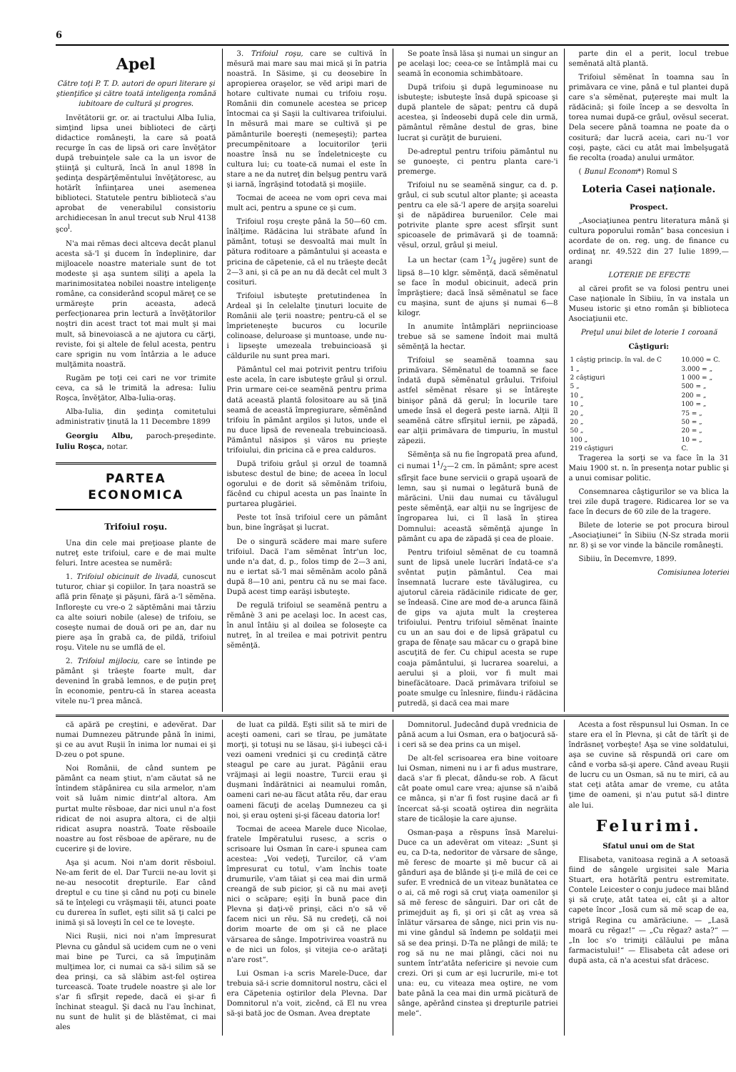6
Apel
Către toţi P. T. D. autori de opuri literare şi ştienţifice şi către toată inteligenţa română iubitoare de cultură şi progres.
Invĕtătorii gr. or. ai tractului Alba Iulia, simţind lipsa unei biblioteci de cărţi didactice româneşti, la care să poată recurge în cas de lipsă ori care învĕţător după trebuinţele sale ca la un isvor de ştiinţă şi cultură, încă în anul 1898 în şedinţa despărţĕmĕntului învĕţătoresc, au hotărît înfiinţarea unei asemenea biblioteci. Statutele pentru bibliotecă s'au aprobat de venerabilul consistoriu archidiecesan în anul trecut sub Nrul 4138 şco<sup>l</sup>.
N'a mai rĕmas deci altceva decât planul acesta să-'l şi ducem în îndeplinire, dar mijloacele noastre materiale sunt de tot modeste şi aşa suntem siliţi a apela la marinimositatea nobilei noastre inteligenţe române, ca considerând scopul măreţ ce se urmăreşte prin aceasta, adecă perfecţionarea prin lectură a învĕţătorilor noştri din acest tract tot mai mult şi mai mult, să binevoiască a ne ajutora cu cărţi, reviste, foi şi altele de felul acesta, pentru care sprigin nu vom întârzia a le aduce mulţămita noastră.
Rugăm pe toţi cei cari ne vor trimite ceva, ca să le trimită la adresa: Iuliu Roşca, învĕţător, Alba-Iulia-oraş.
Alba-Iulia, din şedinţa comitetului administrativ ţinută la 11 Decembre 1899
Georgiu Albu, paroch-preşedinte. Iuliu Roşca, notar.
PARTEA ECONOMICA
Trifoiul roşu.
Una din cele mai preţioase plante de nutreţ este trifoiul, care e de mai multe feluri. Intre acestea se numĕră:
1. Trifoiul obicinuit de livadă, cunoscut tuturor, chiar şi copiilor. In ţara noastră se află prin fĕnaţe şi păşuni, fără a-'l sĕmĕna. Infloreşte cu vre-o 2 săptĕmâni mai târziu ca alte soiuri nobile (alese) de trifoiu, se coseşte numai de două ori pe an, dar nu piere aşa în grabă ca, de pildă, trifoiul roşu. Vitele nu se umflă de el.
2. Trifoiul mijlociu, care se întinde pe pământ şi trăeşte foarte mult, dar devenind în grabă lemnos, e de puţin preţ în economie, pentru-că în starea aceasta vitele nu-'l prea mâncă.
3. Trifoiul roşu, care se cultivă în mĕsură mai mare sau mai mică şi în patria noastră. In Săsime, şi cu deosebire în apropierea oraşelor, se vĕd aripi mari de hotare cultivate numai cu trifoiu roşu. Românii din comunele acestea se pricep întocmai ca şi Saşii la cultivarea trifoiului. In mĕsură mai mare se cultivă şi pe pământurile boereşti (nemeşeşti); partea precumpĕnitoare a locuitorilor ţerii noastre însă nu se îndeletniceşte cu cultura lui; cu toate-că numai el este în stare a ne da nutreţ din belşug pentru vară şi iarnă, îngrăşind totodată şi moşiile.
Tocmai de aceea ne vom opri ceva mai mult aci, pentru a spune ce şi cum.
Trifoiul roşu creşte până la 50—60 cm. înălţime. Rădăcina lui străbate afund în pământ, totuşi se desvoaltă mai mult în pătura roditoare a pământului şi aceasta e pricina de căpetenie, că el nu trăeşte decât 2—3 ani, şi că pe an nu dă decât cel mult 3 cosituri.
Trifoiul isbuteşte pretutindenea în Ardeal şi în celelalte ţinuturi locuite de Românii ale ţerii noastre; pentru-că el se împrieteneşte bucuros cu locurile colinoase, deluroase şi muntoase, unde nu-i lipseşte umezeala trebuincioasă şi căldurile nu sunt prea mari.
Pământul cel mai potrivit pentru trifoiu este acela, în care isbuteşte grâul şi orzul. Prin urmare cei-ce seamĕnă pentru prima dată această plantă folositoare au să ţină seamă de această împregiurare, sĕmĕnând trifoiu în pământ argilos şi lutos, unde el nu duce lipsă de reveneala trebuincioasă. Pământul năsipos şi văros nu prieşte trifoiului, din pricina că e prea calduros.
După trifoiu grâul şi orzul de toamnă isbutesc destul de bine; de aceea în locul ogorului e de dorit să sĕmĕnăm trifoiu, făcênd cu chipul acesta un pas înainte în purtarea plugăriei.
Peste tot însă trifoiul cere un pământ bun, bine îngrăşat şi lucrat.
De o singură scădere mai mare sufere trifoiul. Dacă l'am sĕmĕnat într'un loc, unde n'a dat, d. p., folos timp de 2—3 ani, nu e iertat să-'l mai sĕmĕnăm acolo până după 8—10 ani, pentru că nu se mai face. După acest timp earăşi isbuteşte.
De regulă trifoiul se seamĕnă pentru a rĕmânè 3 ani pe acelaşi loc. In acest cas, în anul întâiu şi al doilea se foloseşte ca nutreţ, în al treilea e mai potrivit pentru sĕmĕnţă.
Se poate însă lăsa şi numai un singur an pe acelaşi loc; ceea-ce se întâmplă mai cu seamă în economia schimbătoare.
După trifoiu şi după leguminoase nu isbuteşte; isbuteşte însă după spicoase şi după plantele de săpat; pentru că după acestea, şi îndeosebi după cele din urmă, pământul rĕmâne destul de gras, bine lucrat şi curăţit de buruieni.
De-adreptul pentru trifoiu pământul nu se gunoeşte, ci pentru planta care-'i premerge.
Trifoiul nu se seamĕnă singur, ca d. p. grâul, ci sub scutul altor plante; şi aceasta pentru ca ele să-'l apere de arşiţa soarelui şi de năpădirea buruenilor. Cele mai potrivite plante spre acest sfîrşit sunt spicoasele de primăvară şi de toamnă: vĕsul, orzul, grâul şi meiul.
La un hectar (cam 13/4 jugĕre) sunt de lipsă 8—10 klgr. sĕmĕnţă, dacă sĕmĕnatul se face în modul obicinuit, adecă prin împrăştiere; dacă însă sĕmĕnatul se face cu maşina, sunt de ajuns şi numai 6—8 kilogr.
In anumite întâmplări nepriincioase trebue să se samene îndoit mai multă sĕmĕnţă la hectar.
Trifoiul se seamĕnă toamna sau primăvara. Sĕmĕnatul de toamnă se face îndată după sĕmĕnatul grâului. Trifoiul astfel sĕmĕnat rĕsare şi se întăreşte binişor până dă gerul; în locurile tare umede însă el degeră peste iarnă. Alţii îl seamĕnă către sfîrşitul iernii, pe zăpadă, ear alţii primăvara de timpuriu, în mustul zăpezii.
Sĕmĕnţa să nu fie îngropată prea afund, ci numai 11/2—2 cm. în pământ; spre acest sfîrşit face bune servicii o grapă uşoară de lemn, sau şi numai o legătură bună de mărăcini. Unii dau numai cu tăvălugul peste sĕmĕnţă, ear alţii nu se îngrijesc de îngroparea lui, ci îl lasă în ştirea Domnului: această sĕmĕnţă ajunge în pământ cu apa de zăpadă şi cea de ploaie.
Pentru trifoiul sĕmĕnat de cu toamnă sunt de lipsă unele lucrări îndată-ce s'a svêntat puţin pământul. Cea mai însemnată lucrare este tăvălugirea, cu ajutorul căreia rădăcinile ridicate de ger, se îndeasă. Cine are mod de-a arunca făină de gips va ajuta mult la creşterea trifoiului. Pentru trifoiul sĕmĕnat înainte cu un an sau doi e de lipsă grăpatul cu grapa de fĕnaţe sau măcar cu o grapă bine ascuţită de fer. Cu chipul acesta se rupe coaja pământului, şi lucrarea soarelui, a aerului şi a ploii, vor fi mult mai binefăcătoare. Dacă primăvara trifoiul se poate smulge cu înlesnire, fiindu-i rădăcina putredă, şi dacă cea mai mare
parte din el a perit, locul trebue semĕnată altă plantă.
Trifoiul sĕmĕnat în toamna sau în primăvara ce vine, până e tul plantei după care s'a sĕmĕnat, puţereşte mai mult la rădăcină; şi foile încep a se desvolta în torea numai după-ce grâul, ovĕsul secerat. Dela secere până toamna ne poate da o cositură; dar lucră aceia, cari nu-'l vor coşi, paşte, căci cu atât mai îmbelşugată fie recolta (roada) anului următor.
( Bunul Econom*) Romul S
Loteria Casei naţionale.
Prospect.
„Asociaţiunea pentru literatura mână şi cultura poporului român“ basa concesiun i acordate de on. reg. ung. de finance cu ordinaţ nr. 49.522 din 27 Iulie 1899,— arangi
LOTERIE DE EFECTE
al cărei profit se va folosi pentru unei Case naţionale în Sibiiu, în va instala un Museu istoric şi etno român şi biblioteca Asociaţiunii etc.
Preţul unui bilet de loterie 1 coroană
Câştiguri:
| 1 câştig princip. în val. de C | 10.000 = C. |
| 1 „ | 3.000 = „ |
| 2 câştiguri | 1 000 = „ |
| 5 „ | 500 = „ |
| 10 „ | 200 = „ |
| 10 „ | 100 = „ |
| 20 „ | 75 = „ |
| 20 „ | 50 = „ |
| 50 „ | 20 = „ |
| 100 „ | 10 = „ |
| 219 câştiguri | C. |
Tragerea la sorţi se va face în la 31 Maiu 1900 st. n. în presenţa notar public şi a unui comisar politic.
Consemnarea câştigurilor se va blica la trei zile după tragere. Ridicarea lor se va face în decurs de 60 zile de la tragere.
Bilete de loterie se pot procura biroul „Asociaţiunei“ în Sibiiu (N-Sz strada morii nr. 8) şi se vor vinde la băncile româneşti.
Sibiiu, în Decemvre, 1899.
Comisiunea loteriei
că apără pe creştini, e adevĕrat. Dar numai Dumnezeu pătrunde până în inimi, şi ce au avut Ruşii în inima lor numai ei şi D-zeu o pot spune.
Noi Românii, de când suntem pe pământ ca neam ştiut, n'am căutat să ne întindem stăpânirea cu sila armelor, n'am voit să luăm nimic dintr'al altora. Am purtat multe rĕsboae, dar nici unul n'a fost ridicat de noi asupra altora, ci de alţii ridicat asupra noastră. Toate rĕsboaile noastre au fost rĕsboae de apĕrare, nu de cucerire şi de lovire.
Aşa şi acum. Noi n'am dorit rĕsboiul. Ne-am ferit de el. Dar Turcii ne-au lovit şi ne-au nesocotit drepturile. Ear când dreptul e cu tine şi când nu poţi cu binele să te înţelegi cu vrăşmaşii tĕi, atunci poate cu durerea în suflet, eşti silit să ţi calci pe inimă şi să loveşti în cel ce te loveşte.
Nici Ruşii, nici noi n'am împresurat Plevna cu gândul să ucidem cum ne o veni mai bine pe Turci, ca să împuţinăm mulţimea lor, ci numai ca să-i silim să se dea prinşi, ca să slăbim ast-fel oştirea turcească. Toate trudele noastre şi ale lor s'ar fi sfîrşit repede, dacă ei şi-ar fi închinat steagul. Şi dacă nu l'au închinat, nu sunt de hulit şi de blăstĕmat, ci mai ales
de luat ca pildă. Eşti silit să te miri de aceşti oameni, cari se tîrau, pe jumătate morţi, şi totuşi nu se lăsau, şi-i iubeşci că-i vezi oameni vrednici şi cu credinţă către steagul pe care au jurat. Păgânii erau vrăjmaşi ai legii noastre, Turcii erau şi duşmani îndărătnici ai neamului român, oameni cari ne-au făcut atâta rĕu, dar erau oameni făcuţi de acelaş Dumnezeu ca şi noi, şi erau oşteni şi-şi făceau datoria lor!
Tocmai de aceea Marele duce Nicolae, fratele Impĕratului rusesc, a scris o scrisoare lui Osman în care-i spunea cam acestea: „Voi vedeţi, Turcilor, că v'am împresurat cu totul, v'am închis toate drumurile, v'am tăiat şi cea mai din urmă creangă de sub picior, şi că nu mai aveţi nici o scăpare; eşiţi în bună pace din Plevna şi daţi-vĕ prinşi, căci n'o să vĕ facem nici un rĕu. Să nu credeţi, că noi dorim moarte de om şi că ne place vărsarea de sânge. Impotrivirea voastră nu e de nici un folos, şi vitejia ce-o arătaţi n'are rost“.
Lui Osman i-a scris Marele-Duce, dar trebuia să-i scrie domnitorul nostru, căci el era Căpetenia oştirilor dela Plevna. Dar Domnitorul n'a voit, zicênd, că El nu vrea să-şi bată joc de Osman. Avea dreptate
Domnitorul. Judecând după vrednicia de până acum a lui Osman, era o batjocură să-i ceri să se dea prins ca un mişel.
De alt-fel scrisoarea era bine voitoare lui Osman, nimeni nu i ar fi adus mustrare, dacă s'ar fi plecat, dându-se rob. A făcut cât poate omul care vrea; ajunse să n'aibă ce mânca, şi n'ar fi fost ruşine dacă ar fi încercat să-şi scoată oştirea din negrăita stare de ticăloşie la care ajunse.
Osman-paşa a rĕspuns însă Marelui-Duce ca un adevĕrat om viteaz: „Sunt şi eu, ca D-ta, nedoritor de vărsare de sânge, mĕ feresc de moarte şi mĕ bucur că ai gânduri aşa de blânde şi ţi-e milă de cei ce sufer. E vrednică de un viteaz bunătatea ce o ai, că mĕ rogi să cruţ viaţa oamenilor şi să mĕ feresc de sânguiri. Dar ori cât de primejduit aş fi, şi ori şi cât aş vrea să înlătur vărsarea de sânge, nici prin vis nu-mi vine gândul să îndemn pe soldaţii mei să se dea prinşi. D-Ta ne plângi de milă; te rog să nu ne mai plângi, căci noi nu suntem într'atâta nefericire şi nevoie cum crezi. Ori şi cum ar eşi lucrurile, mi-e tot una: eu, cu viteaza mea oştire, ne vom bate până la cea mai din urmă picătură de sânge, apĕrând cinstea şi drepturile patriei mele“.
Acesta a fost rĕspunsul lui Osman. In ce stare era el în Plevna, şi cât de tărît şi de îndrăsneţ vorbeşte! Aşa se vine soldatului, aşa se cuvine să rĕspundă ori care om când e vorba să-şi apere. Când aveau Ruşii de lucru cu un Osman, să nu te miri, că au stat ceţi atâta amar de vreme, cu atâta ţime de oameni, şi n'au putut să-l dintre ale lui.
Felurimi.
Sfatul unui om de Stat
Elisabeta, vanitoasa regină a A setoasă fiind de sângele urgisitei sale Maria Stuart, era hotărîtă pentru estremitate. Contele Leicester o conju judece mai blând şi să cruţe, atât tatea ei, cât şi a altor capete încor „Iosă cum să mĕ scap de ea, strigă Regina cu amărăciune. — „Lasă moară cu rĕgaz!“ — „Cu rĕgaz? asta?“ — „In loc s'o trimiţi călăului pe mâna farmacistului!“ — Elisabeta cât adese ori după asta, că n'a acestui sfat drăcesc.